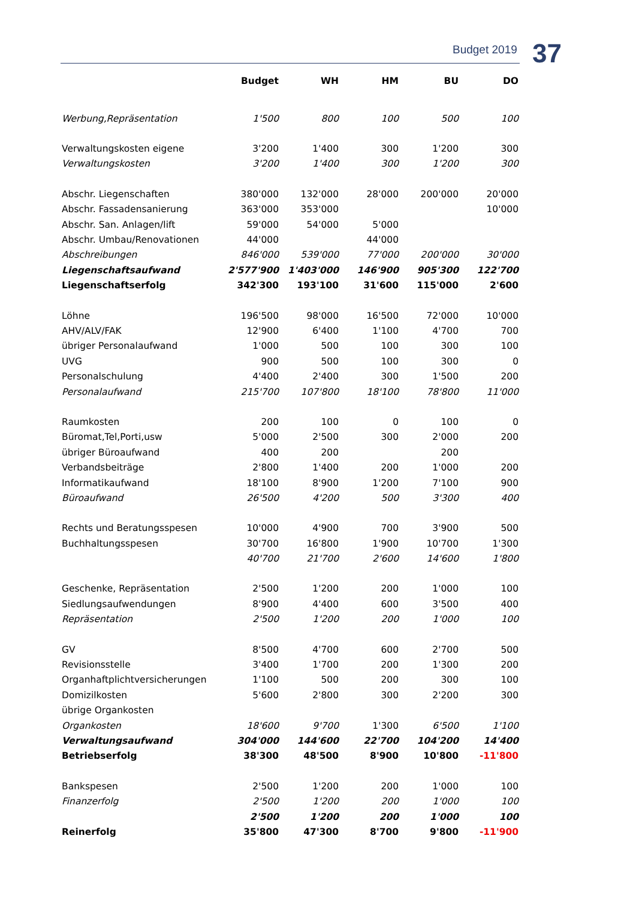Budget 2019 37
| | Budget | WH | HM | BU | DO |
| --- | --- | --- | --- | --- | --- |
| Werbung,Repräsentation | 1'500 | 800 | 100 | 500 | 100 |
| Verwaltungskosten eigene | 3'200 | 1'400 | 300 | 1'200 | 300 |
| Verwaltungskosten | 3'200 | 1'400 | 300 | 1'200 | 300 |
| Abschr. Liegenschaften | 380'000 | 132'000 | 28'000 | 200'000 | 20'000 |
| Abschr. Fassadensanierung | 363'000 | 353'000 | | | 10'000 |
| Abschr. San. Anlagen/lift | 59'000 | 54'000 | 5'000 | | |
| Abschr. Umbau/Renovationen | 44'000 | | 44'000 | | |
| Abschreibungen | 846'000 | 539'000 | 77'000 | 200'000 | 30'000 |
| Liegenschaftsaufwand | 2'577'900 | 1'403'000 | 146'900 | 905'300 | 122'700 |
| Liegenschaftserfolg | 342'300 | 193'100 | 31'600 | 115'000 | 2'600 |
| Löhne | 196'500 | 98'000 | 16'500 | 72'000 | 10'000 |
| AHV/ALV/FAK | 12'900 | 6'400 | 1'100 | 4'700 | 700 |
| übriger Personalaufwand | 1'000 | 500 | 100 | 300 | 100 |
| UVG | 900 | 500 | 100 | 300 | 0 |
| Personalschulung | 4'400 | 2'400 | 300 | 1'500 | 200 |
| Personalaufwand | 215'700 | 107'800 | 18'100 | 78'800 | 11'000 |
| Raumkosten | 200 | 100 | 0 | 100 | 0 |
| Büromat,Tel,Porti,usw | 5'000 | 2'500 | 300 | 2'000 | 200 |
| übriger Büroaufwand | 400 | 200 | | 200 | |
| Verbandsbeiträge | 2'800 | 1'400 | 200 | 1'000 | 200 |
| Informatikaufwand | 18'100 | 8'900 | 1'200 | 7'100 | 900 |
| Büroaufwand | 26'500 | 4'200 | 500 | 3'300 | 400 |
| Rechts und Beratungsspesen | 10'000 | 4'900 | 700 | 3'900 | 500 |
| Buchhaltungsspesen | 30'700 | 16'800 | 1'900 | 10'700 | 1'300 |
| | 40'700 | 21'700 | 2'600 | 14'600 | 1'800 |
| Geschenke, Repräsentation | 2'500 | 1'200 | 200 | 1'000 | 100 |
| Siedlungsaufwendungen | 8'900 | 4'400 | 600 | 3'500 | 400 |
| Repräsentation | 2'500 | 1'200 | 200 | 1'000 | 100 |
| GV | 8'500 | 4'700 | 600 | 2'700 | 500 |
| Revisionsstelle | 3'400 | 1'700 | 200 | 1'300 | 200 |
| Organhaftplichtversicherungen | 1'100 | 500 | 200 | 300 | 100 |
| Domizilkosten | 5'600 | 2'800 | 300 | 2'200 | 300 |
| übrige Organkosten | | | | | |
| Organkosten | 18'600 | 9'700 | 1'300 | 6'500 | 1'100 |
| Verwaltungsaufwand | 304'000 | 144'600 | 22'700 | 104'200 | 14'400 |
| Betriebserfolg | 38'300 | 48'500 | 8'900 | 10'800 | -11'800 |
| Bankspesen | 2'500 | 1'200 | 200 | 1'000 | 100 |
| Finanzerfolg | 2'500 | 1'200 | 200 | 1'000 | 100 |
| | 2'500 | 1'200 | 200 | 1'000 | 100 |
| Reinerfolg | 35'800 | 47'300 | 8'700 | 9'800 | -11'900 |